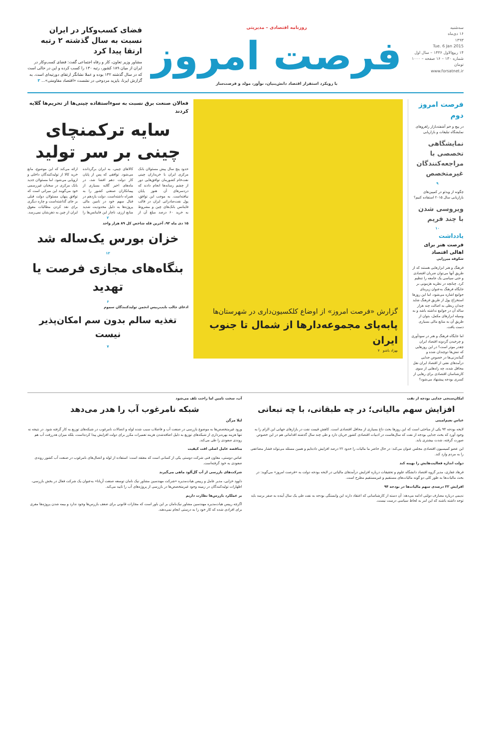سه‌شنبه
۱۶ دی‌ماه
۱۳۹۳
Tue. 6 Jan 2015
۱۴ ربیع‌الاول ۱۴۳۶ – سال اول
شماره ۱۳۰ – ۱۶ صفحه – ۱۰۰۰ تومان
www.forsatnet.ir
روزنامه اقتصادی – مدیریتی
فرصت امروز
با رویکرد استقرار اقتصاد دانش‌بنیان، نوآور، مولد و فرصت‌ساز
فضای کسب‌وکار در ایران نسبت به سال گذشته ۲ رتبه ارتقا پیدا کرد
مشاور وزیر تعاون، کار و رفاه اجتماعی گفت: فضای کسب‌وکار در ایران از میان ۱۸۹ کشور، رتبه ۱۳۰ را کسب کرده و این در حالی است که در سال گذشته ۱۳۲ بوده و عملا نشانگر ارتقای دورتبه‌ای است. به گزارش ایرنا، بایزید مردوخی در نشست «اقتصاد مقاومتی»... ۳
فرصت امروز دوم
در پیچ و خم آشفته‌بازار راهروهای نمایشگاه تبلیغات و بازاریابی
نمایشگاهی تخصصی با مراجعه‌کنندگان غیرمتخصص
۹
چگونه از ویدئو در کمپین‌های بازاریابی سال ۲۰۱۵ استفاده کنیم؟
ویروسی شدن با چند فریم
۱۰
یادداشت
فرصت هنر برای اهالی اقتصاد
شکوفه میرزایی
فرهنگ و هنر ابزارهایی هستند که از طریق آنها می‌توان ضربان اقتصادی و حتی سیاسی یک جامعه را تنظیم کرد. چنانچه در نظریه هژمونی بر جایگاه فرهنگ به‌عنوان زیربنای جوامع اشاره می‌شود، اما این روزها استخراج پول از طریق فرهنگ شاید چندان ربطی به اصالت چند هزار ساله آن در جوامع نداشته باشد و به وسیله ابزارهای مکمل، بتوان از طریق آن به منابع مالی بسیاری دست یافت.
اما جایگاه فرهنگ و هنر در سودآوری و چرخیدن گردونه اقتصاد ایران چقدر موثر است؟ در این روزهایی که تنش‌ها دوچندان شده و گمانه‌زنی‌ها در خصوص جدایی درآمدهای نفتی از اقتصاد ایران نقل محافل شده، چه راه‌هایی از سوی کارشناسان اقتصادی برای رهایی از کسری بودجه پیشنهاد می‌شود؟
گزارش «فرصت امروز» از اوضاع کلکسیون‌داری در شهرستان‌ها
پابه‌پای مجموعه‌دارها از شمال تا جنوب ایران
بهزاد باشو ۷
فعالان صنعت برق نسبت به سوءاستفاده چینی‌ها از تحریم‌ها گلایه کردند
سایه ترکمنچای چینی بر سر تولید
حدود پنج سال پیش مسئولان بانک مرکزی ایران با خریداران چینی نفت‌خام کشورمان توافق‌هایی دور از چشم رسانه‌ها انجام دادند که دردسرهای آن هنوز پایان نیافته‌است. به موجب این توافق، پول نفت‌صادراتی ایران در قالب فاینانس بانک‌های چین و مشروط به خرید ۶۰ درصد مبلغ آن از کالاهای چینی، به ایران برگردانده می‌شود. توافقی که پس از پایان کار دولت دهم افشا شد، در ماه‌های اخیر گلایه بسیاری از پیمانکاران صنعتی کشور را به همراه داشته‌است. دولت یازدهم در قبال سهم خود در تامین مالی پروژه‌ها به دلیل محدودیت شدید منابع ارزی، ناچار این فاینانس‌ها را ارائه می‌کند که این موضوع، مانع خرید کالا از تولیدکنندگان داخلی و اروپایی می‌شود. اما مسئولان جدید بانک مرکزی در سخنان غیررسمی خود می‌گویند این میراثی است که توافق پنهان مسئولان دولت قبلی بر جای گذاشته‌است و چاره دیگری برای نقد کردن مطالبات معوق ایران از چین به ذهن‌شان نمی‌رسد.
۲
۱۵ دی ماه ۹۲، آخرین قله شاخص کل ۸۹ هزار واحد
خزان بورس یک‌ساله شد
۱۲
بنگاه‌های مجازی فرصت یا تهدید
۶
ادعای جالب نایب‌رییس انجمن تولیدکنندگان سموم
تغذیه سالم بدون سم امکان‌پذیر نیست
۷
امکان‌سنجی جدایی بودجه از نفت
افزایش سهم مالیاتی؛ در چه طبقاتی، با چه تبعاتی
عباس نعیم‌امینی
لایحه بودجه ۹۴ یکی از مباحثی است که این روزها بحث داغ بسیاری از محافل اقتصادی است. کاهش قیمت نفت در بازارهای جهانی این الزام را به وجود آورد که بحث جدایی بودجه از نفت که سال‌هاست در ادبیات اقتصادی کشور جریان دارد و طی چند سال گذشته اقداماتی هم در این خصوص صورت گرفته، شدت بیشتری یابد.
این عضو کمیسیون اقتصادی مجلس عنوان می‌کند: در حال حاضر ما مالیات را حدود ۲۲ درصد افزایش داده‌ایم و همین مسئله می‌تواند فشار مضاعفی را به مردم وارد کند.
دولت اندازه فعالیت‌هایش را بهینه کند
فرهاد غفاری، مدیر گروه اقتصاد دانشگاه علوم و تحقیقات درباره افزایش درآمدهای مالیاتی در لایحه بودجه دولت به «فرصت امروز» می‌گوید: در بحث مالیات‌ها به طور کلی دو گونه مالیات‌های مستقیم و غیرمستقیم مطرح است.
افزایش ۲۲ درصدی سهم مالیات‌ها در بودجه ۹۴
ندیمی درباره مصارف دولتی ادامه می‌دهد: آن دسته از کارشناسانی که اعتقاد دارند این وابستگی بودجه به نفت طی یک سال آینده به صفر برسد باید توجه داشته باشند که این امر به لحاظ سیاسی درست نیست.
آب، سخت تامین اما راحت تلف می‌شود
شبکه نامرغوب آب را هدر می‌دهد
لیلا مرگن
ورود غیرمتخصص‌ها به موضوع بازرسی در صنعت آب و فاضلاب سبب شده لوله و اتصالات نامرغوب در شبکه‌های توزیع به کار گرفته شود. در نتیجه نه تنها هزینه بهره‌برداری از شبکه‌های توزیع به دلیل اضافه‌شدن هزینه تعمیرات مکرر برای دولت افزایش پیدا کرده‌است، بلکه میزان هدررفت آب هم روندی صعودی را طی می‌کند.
مناقصه عامل اصلی افت کیفیت
عباس دوستی، معاون فنی شرکت دوستی یکی از کسانی است که معتقد است: استفاده از لوله و اتصال‌های نامرغوب در صنعت آب کشور روندی صعودی به خود گرفته‌است.
شرکت‌های بازرسی از آب گل‌آلود ماهی می‌گیرند
داوود خزایی، مدیر عامل و رییس هیات‌مدیره «شرکت مهندسین مشاور نیک نامان توسعه صنعت آریانا» به‌عنوان یک شرکت فعال در بخش بازرسی، اظهارات تولیدکنندگان در زمینه وجود غیرمتخصص‌ها در بازرسی از پروژه‌های آب را تایید می‌کند.
بر عملکرد بازرس‌ها نظارت داریم
اگرچه رییس هیات‌مدیره مهندسین مشاور نیک‌نامان بر این باور است که مجازات قانونی برای ضعف بازرس‌ها وجود ندارد و بیمه شدن پروژه‌ها مفری برای افرادی شده که کار خود را به درستی انجام نمی‌دهند.